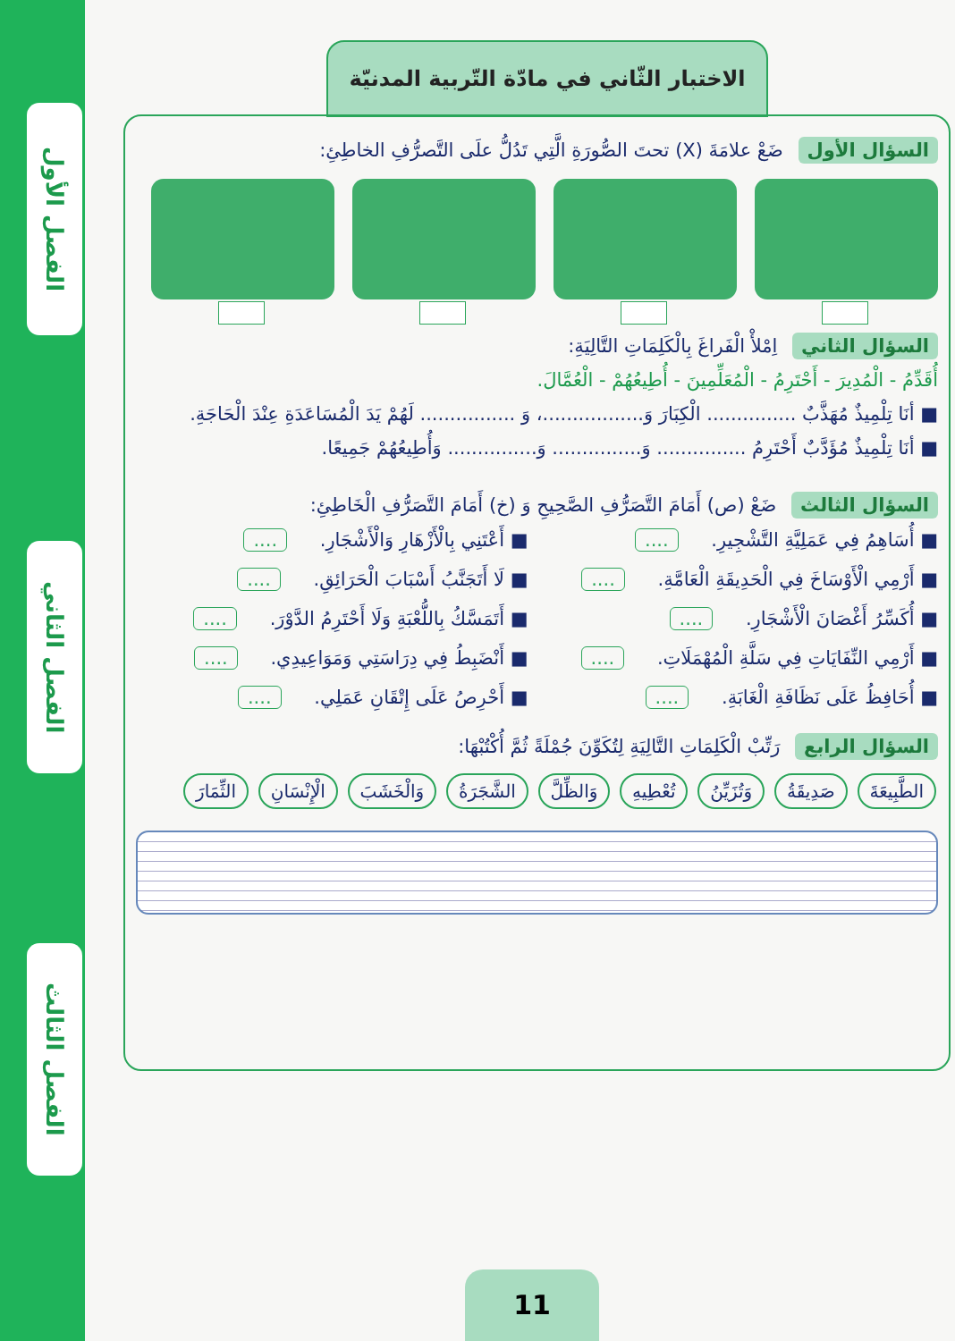الفصل الأول
الفصل الثاني
الفصل الثالث
الاختبار الثّاني في مادّة التّربية المدنيّة
السؤال الأول ضَعْ علامَةَ (X) تحتَ الصُّورَةِ الَّتِي تَدُلُّ علَى التَّصرُّفِ الخاطِئِ:
السؤال الثاني اِمْلأْ الْفَراغَ بِالْكَلِمَاتِ التَّالِيَةِ:
أُقَدِّمُ - الْمُدِيرَ - أَحْتَرِمُ - الْمُعَلِّمِينَ - أُطِيعُهُمْ - الْعُمَّالَ.
■ أنَا تِلْمِيذٌ مُهَذَّبٌ ............... الْكِبَارَ وَ.................، وَ ................ لَهُمْ يَدَ الْمُسَاعَدَةِ عِنْدَ الْحَاجَةِ.
■ أنَا تِلْمِيذٌ مُؤَدَّبٌ أَحْتَرِمُ ............... وَ............... وَ............... وَأُطِيعُهُمْ جَمِيعًا.
السؤال الثالث ضَعْ (ص) أَمَامَ التَّصَرُّفِ الصَّحِيحِ وَ (خ) أَمَامَ التَّصَرُّفِ الْخَاطِئِ:
■ أُسَاهِمُ فِي عَمَلِيَّةِ التَّشْجِيرِ. ....
■ أَعْتَنِي بِالْأَزْهَارِ وَالْأَشْجَارِ. ....
■ أَرْمِي الْأَوْسَاخَ فِي الْحَدِيقَةِ الْعَامَّةِ. ....
■ لَا أَتَجَنَّبُ أَسْبَابَ الْحَرَائِقِ. ....
■ أُكَسِّرُ أَغْصَانَ الْأَشْجَارِ. ....
■ أَتَمَسَّكُ بِاللُّعْبَةِ وَلَا أَحْتَرِمُ الدَّوْرَ. ....
■ أَرْمِي النِّفَايَاتِ فِي سَلَّةِ الْمُهْمَلَاتِ. ....
■ أَنْضَبِطُ فِي دِرَاسَتِي وَمَوَاعِيدِي. ....
■ أُحَافِظُ عَلَى نَظَافَةِ الْغَابَةِ. ....
■ أَحْرِصُ عَلَى إِتْقَانِ عَمَلِي. ....
السؤال الرابع رَتِّبْ الْكَلِمَاتِ التَّالِيَةِ لِتُكَوِّنَ جُمْلَةً ثُمَّ أُكْتُبْهَا:
الطَّبِيعَةَ صَدِيقَةُ وَتُزَيِّنُ تُعْطِيهِ وَالظِّلَّ الشَّجَرَةُ وَالْخَشَبَ الْإِنْسَانِ الثِّمَارَ
11